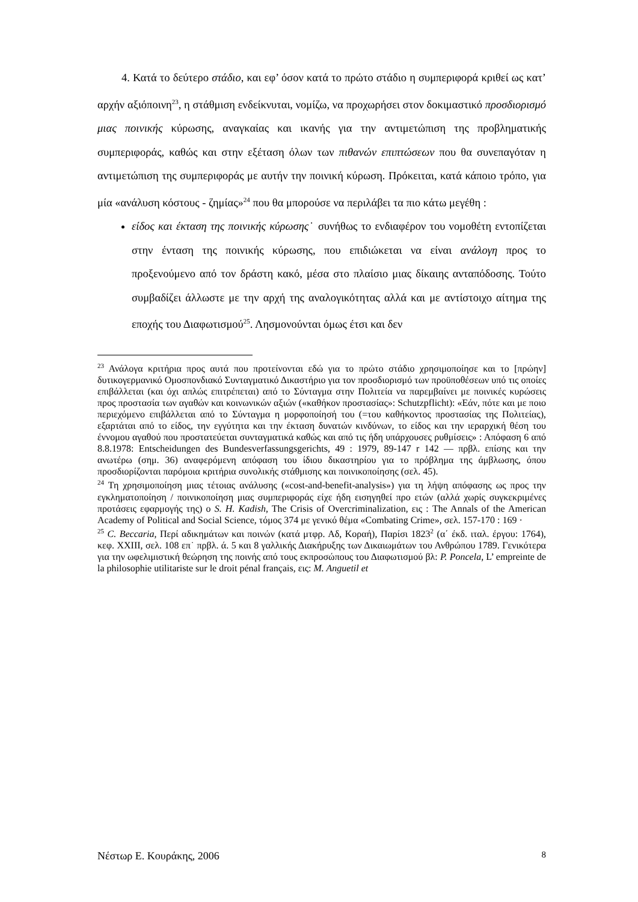4. Κατά το δεύτερο στάδιο, και εφ’ όσον κατά το πρώτο στάδιο η συμπεριφορά κριθεί ως κατ’ αρχήν αξιόποινη<sup>23</sup>, η στάθμιση ενδείκνυται, νομίζω, να προχωρήσει στον δοκιμαστικό προσδιορισμό μιας ποινικής κύρωσης, αναγκαίας και ικανής για την αντιμετώπιση της προβληματικής συμπεριφοράς, καθώς και στην εξέταση όλων των πιθανών επιπτώσεων που θα συνεπαγόταν η αντιμετώπιση της συμπεριφοράς με αυτήν την ποινική κύρωση. Πρόκειται, κατά κάποιο τρόπο, για μία «ανάλυση κόστους - ζημίας»<sup>24</sup> που θα μπορούσε να περιλάβει τα πιο κάτω μεγέθη :
είδος και έκταση της ποινικής κύρωσης˙ συνήθως το ενδιαφέρον του νομοθέτη εντοπίζεται στην ένταση της ποινικής κύρωσης, που επιδιώκεται να είναι ανάλογη προς το προξενούμενο από τον δράστη κακό, μέσα στο πλαίσιο μιας δίκαιης ανταπόδοσης. Τούτο συμβαδίζει άλλωστε με την αρχή της αναλογικότητας αλλά και με αντίστοιχο αίτημα της εποχής του Διαφωτισμού<sup>25</sup>. Λησμονούνται όμως έτσι και δεν
<sup>23</sup> Ανάλογα κριτήρια προς αυτά που προτείνονται εδώ για το πρώτο στάδιο χρησιμοποίησε και το [πρώην] δυτικογερμανικό Ομοσπονδιακό Συνταγματικό Δικαστήριο για τον προσδιορισμό των προϋποθέσεων υπό τις οποίες επιβάλλεται (και όχι απλώς επιτρέπεται) από το Σύνταγμα στην Πολιτεία να παρεμβαίνει με ποινικές κυρώσεις προς προστασία των αγαθών και κοινωνικών αξιών («καθήκον προστασίας»: Schutzpflicht): «Εάν, πότε και με ποιο περιεχόμενο επιβάλλεται από το Σύνταγμα η μορφοποίησή του (=του καθήκοντος προστασίας της Πολιτείας), εξαρτάται από το είδος, την εγγύτητα και την έκταση δυνατών κινδύνων, το είδος και την ιεραρχική θέση του έννομου αγαθού που προστατεύεται συνταγματικά καθώς και από τις ήδη υπάρχουσες ρυθμίσεις» : Απόφαση 6 από 8.8.1978: Entscheidungen des Bundesverfassungsgerichts, 49 : 1979, 89-147 r 142 — πρβλ. επίσης και την ανωτέρω (σημ. 36) αναφερόμενη απόφαση του ίδιου δικαστηρίου για το πρόβλημα της άμβλωσης, όπου προσδιορίζονται παρόμοια κριτήρια συνολικής στάθμισης και ποινικοποίησης (σελ. 45).
<sup>24</sup> Τη χρησιμοποίηση μιας τέτοιας ανάλυσης («cost-and-benefit-analysis») για τη λήψη απόφασης ως προς την εγκληματοποίηση / ποινικοποίηση μιας συμπεριφοράς είχε ήδη εισηγηθεί προ ετών (αλλά χωρίς συγκεκριμένες προτάσεις εφαρμογής της) ο S. H. Kadish, The Crisis of Overcriminalization, εις : The Annals of the American Academy of Political and Social Science, τόμος 374 με γενικό θέμα «Combating Crime», σελ. 157-170 : 169 ·
<sup>25</sup> C. Beccaria, Περί αδικημάτων και ποινών (κατά μτφρ. Αδ, Κοραή), Παρίσι 1823<sup>2</sup> (α΄ έκδ. ιταλ. έργου: 1764), κεφ. XXIII, σελ. 108 επ˙ πρβλ. ά. 5 και 8 γαλλικής Διακήρυξης των Δικαιωμάτων του Ανθρώπου 1789. Γενικότερα για την ωφελιμιστική θεώρηση της ποινής από τους εκπροσώπους του Διαφωτισμού βλ: P. Poncela, L’ empreinte de la philosophie utilitariste sur le droit pénal français, εις: M. Anguetil et
Νέστωρ Ε. Κουράκης, 2006 8